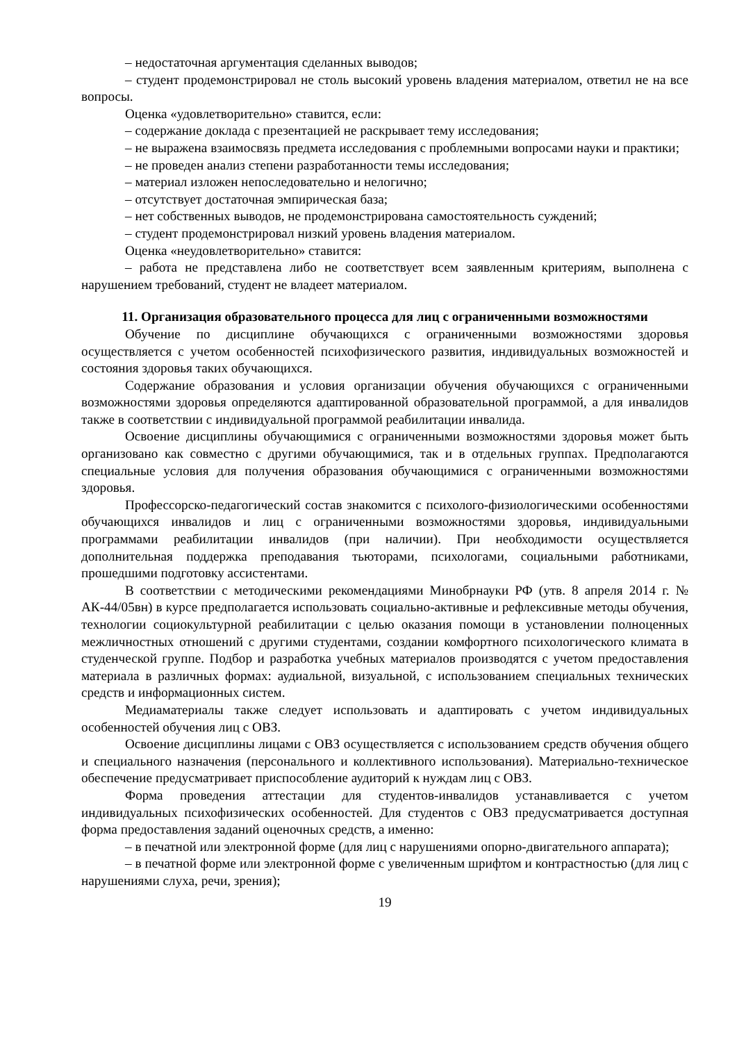– недостаточная аргументация сделанных выводов;
– студент продемонстрировал не столь высокий уровень владения материалом, ответил не на все вопросы.
Оценка «удовлетворительно» ставится, если:
– содержание доклада с презентацией не раскрывает тему исследования;
– не выражена взаимосвязь предмета исследования с проблемными вопросами науки и практики;
– не проведен анализ степени разработанности темы исследования;
– материал изложен непоследовательно и нелогично;
– отсутствует достаточная эмпирическая база;
– нет собственных выводов, не продемонстрирована самостоятельность суждений;
– студент продемонстрировал низкий уровень владения материалом.
Оценка «неудовлетворительно» ставится:
– работа не представлена либо не соответствует всем заявленным критериям, выполнена с нарушением требований, студент не владеет материалом.
11. Организация образовательного процесса для лиц с ограниченными возможностями
Обучение по дисциплине обучающихся с ограниченными возможностями здоровья осуществляется с учетом особенностей психофизического развития, индивидуальных возможностей и состояния здоровья таких обучающихся.
Содержание образования и условия организации обучения обучающихся с ограниченными возможностями здоровья определяются адаптированной образовательной программой, а для инвалидов также в соответствии с индивидуальной программой реабилитации инвалида.
Освоение дисциплины обучающимися с ограниченными возможностями здоровья может быть организовано как совместно с другими обучающимися, так и в отдельных группах. Предполагаются специальные условия для получения образования обучающимися с ограниченными возможностями здоровья.
Профессорско-педагогический состав знакомится с психолого-физиологическими особенностями обучающихся инвалидов и лиц с ограниченными возможностями здоровья, индивидуальными программами реабилитации инвалидов (при наличии). При необходимости осуществляется дополнительная поддержка преподавания тьюторами, психологами, социальными работниками, прошедшими подготовку ассистентами.
В соответствии с методическими рекомендациями Минобрнауки РФ (утв. 8 апреля 2014 г. № АК-44/05вн) в курсе предполагается использовать социально-активные и рефлексивные методы обучения, технологии социокультурной реабилитации с целью оказания помощи в установлении полноценных межличностных отношений с другими студентами, создании комфортного психологического климата в студенческой группе. Подбор и разработка учебных материалов производятся с учетом предоставления материала в различных формах: аудиальной, визуальной, с использованием специальных технических средств и информационных систем.
Медиаматериалы также следует использовать и адаптировать с учетом индивидуальных особенностей обучения лиц с ОВЗ.
Освоение дисциплины лицами с ОВЗ осуществляется с использованием средств обучения общего и специального назначения (персонального и коллективного использования). Материально-техническое обеспечение предусматривает приспособление аудиторий к нуждам лиц с ОВЗ.
Форма проведения аттестации для студентов-инвалидов устанавливается с учетом индивидуальных психофизических особенностей. Для студентов с ОВЗ предусматривается доступная форма предоставления заданий оценочных средств, а именно:
– в печатной или электронной форме (для лиц с нарушениями опорно-двигательного аппарата);
– в печатной форме или электронной форме с увеличенным шрифтом и контрастностью (для лиц с нарушениями слуха, речи, зрения);
19